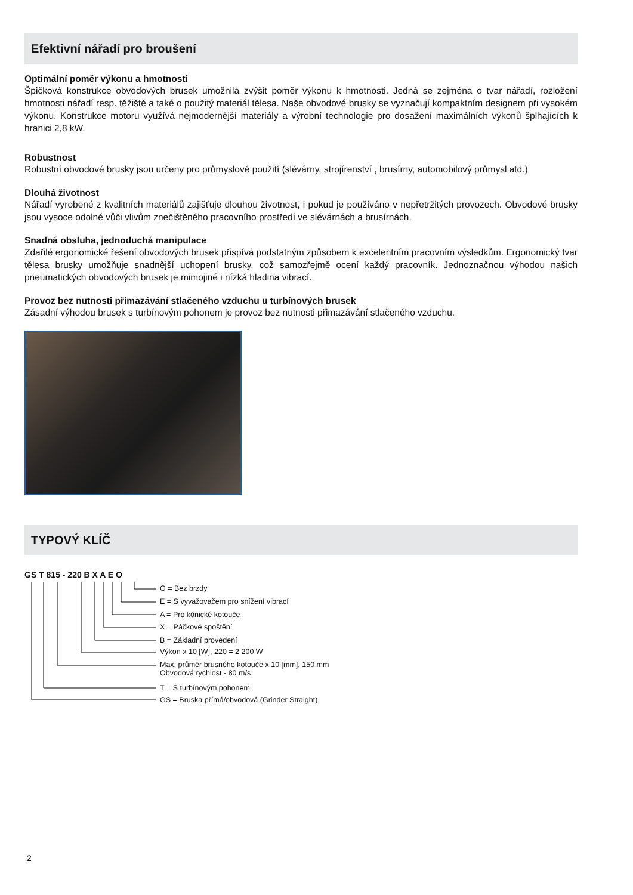Efektivní nářadí pro broušení
Optimální poměr výkonu a hmotnosti
Špičková konstrukce obvodových brusek umožnila zvýšit poměr výkonu k hmotnosti. Jedná se zejména o tvar nářadí, rozložení hmotnosti nářadí resp. těžiště a také o použitý materiál tělesa. Naše obvodové brusky se vyznačují kompaktním designem při vysokém výkonu. Konstrukce motoru využívá nejmodernější materiály a výrobní technologie pro dosažení maximálních výkonů šplhajících k hranici 2,8 kW.
Robustnost
Robustní obvodové brusky jsou určeny pro průmyslové použití (slévárny, strojírenství , brusírny, automobilový průmysl atd.)
Dlouhá životnost
Nářadí vyrobené z kvalitních materiálů zajišťuje dlouhou životnost, i pokud je používáno v nepřetržitých provozech. Obvodové brusky jsou vysoce odolné vůči vlivům znečištěného pracovního prostředí ve slévárnách a brusírnách.
Snadná obsluha, jednoduchá manipulace
Zdařilé ergonomické řešení obvodových brusek přispívá podstatným způsobem k excelentním pracovním výsledkům. Ergonomický tvar tělesa brusky umožňuje snadnější uchopení brusky, což samozřejmě ocení každý pracovník. Jednoznačnou výhodou našich pneumatických obvodových brusek je mimojiné i nízká hladina vibrací.
Provoz bez nutnosti přimazávání stlačeného vzduchu u turbínových brusek
Zásadní výhodou brusek s turbínovým pohonem je provoz bez nutnosti přimazávání stlačeného vzduchu.
TYPOVÝ KLÍČ
GS T 815 - 220 B X A E O
O = Bez brzdy
E = S vyvažovačem pro snížení vibrací
A = Pro kónické kotouče
X = Páčkové spoštění
B = Základní provedení
Výkon x 10 [W], 220 = 2 200 W
Max. průměr brusného kotouče x 10 [mm], 150 mm
Obvodová rychlost - 80 m/s
T = S turbínovým pohonem
GS = Bruska přímá/obvodová (Grinder Straight)
2